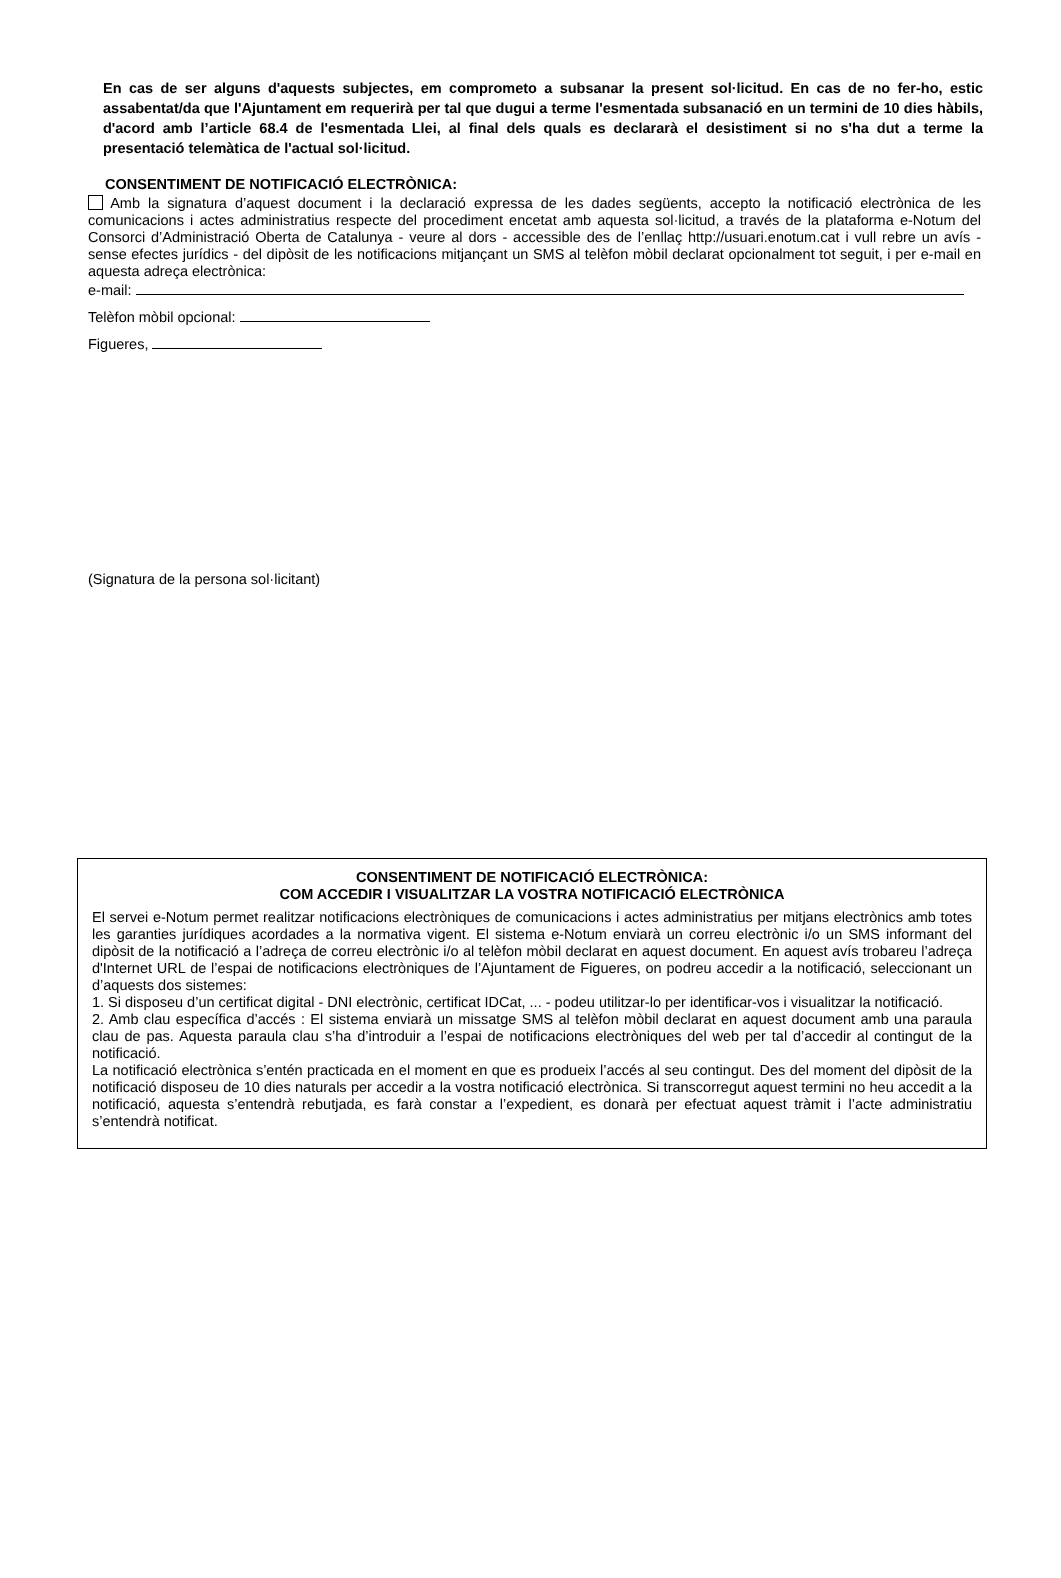En cas de ser alguns d'aquests subjectes, em comprometo a subsanar la present sol·licitud. En cas de no fer-ho, estic assabentat/da que l'Ajuntament em requerirà per tal que dugui a terme l'esmentada subsanació en un termini de 10 dies hàbils, d'acord amb l’article 68.4 de l'esmentada Llei, al final dels quals es declararà el desistiment si no s'ha dut a terme la presentació telemàtica de l'actual sol·licitud.
CONSENTIMENT DE NOTIFICACIÓ ELECTRÒNICA:
Amb la signatura d’aquest document i la declaració expressa de les dades següents, accepto la notificació electrònica de les comunicacions i actes administratius respecte del procediment encetat amb aquesta sol·licitud, a través de la plataforma e-Notum del Consorci d’Administració Oberta de Catalunya - veure al dors - accessible des de l’enllaç http://usuari.enotum.cat i vull rebre un avís - sense efectes jurídics - del dipòsit de les notificacions mitjançant un SMS al telèfon mòbil declarat opcionalment tot seguit, i per e-mail en aquesta adreça electrònica:
e-mail:
Telèfon mòbil opcional:
Figueres,
(Signatura de la persona sol·licitant)
CONSENTIMENT DE NOTIFICACIÓ ELECTRÒNICA:
COM ACCEDIR I VISUALITZAR LA VOSTRA NOTIFICACIÓ ELECTRÒNICA
El servei e-Notum permet realitzar notificacions electròniques de comunicacions i actes administratius per mitjans electrònics amb totes les garanties jurídiques acordades a la normativa vigent. El sistema e-Notum enviarà un correu electrònic i/o un SMS informant del dipòsit de la notificació a l’adreça de correu electrònic i/o al telèfon mòbil declarat en aquest document. En aquest avís trobareu l’adreça d'Internet URL de l’espai de notificacions electròniques de l’Ajuntament de Figueres, on podreu accedir a la notificació, seleccionant un d’aquests dos sistemes:
1. Si disposeu d’un certificat digital - DNI electrònic, certificat IDCat, ... - podeu utilitzar-lo per identificar-vos i visualitzar la notificació.
2. Amb clau específica d’accés : El sistema enviarà un missatge SMS al telèfon mòbil declarat en aquest document amb una paraula clau de pas. Aquesta paraula clau s’ha d’introduir a l’espai de notificacions electròniques del web per tal d’accedir al contingut de la notificació.
La notificació electrònica s’entén practicada en el moment en que es produeix l’accés al seu contingut. Des del moment del dipòsit de la notificació disposeu de 10 dies naturals per accedir a la vostra notificació electrònica. Si transcorregut aquest termini no heu accedit a la notificació, aquesta s’entendrà rebutjada, es farà constar a l’expedient, es donarà per efectuat aquest tràmit i l’acte administratiu s’entendrà notificat.